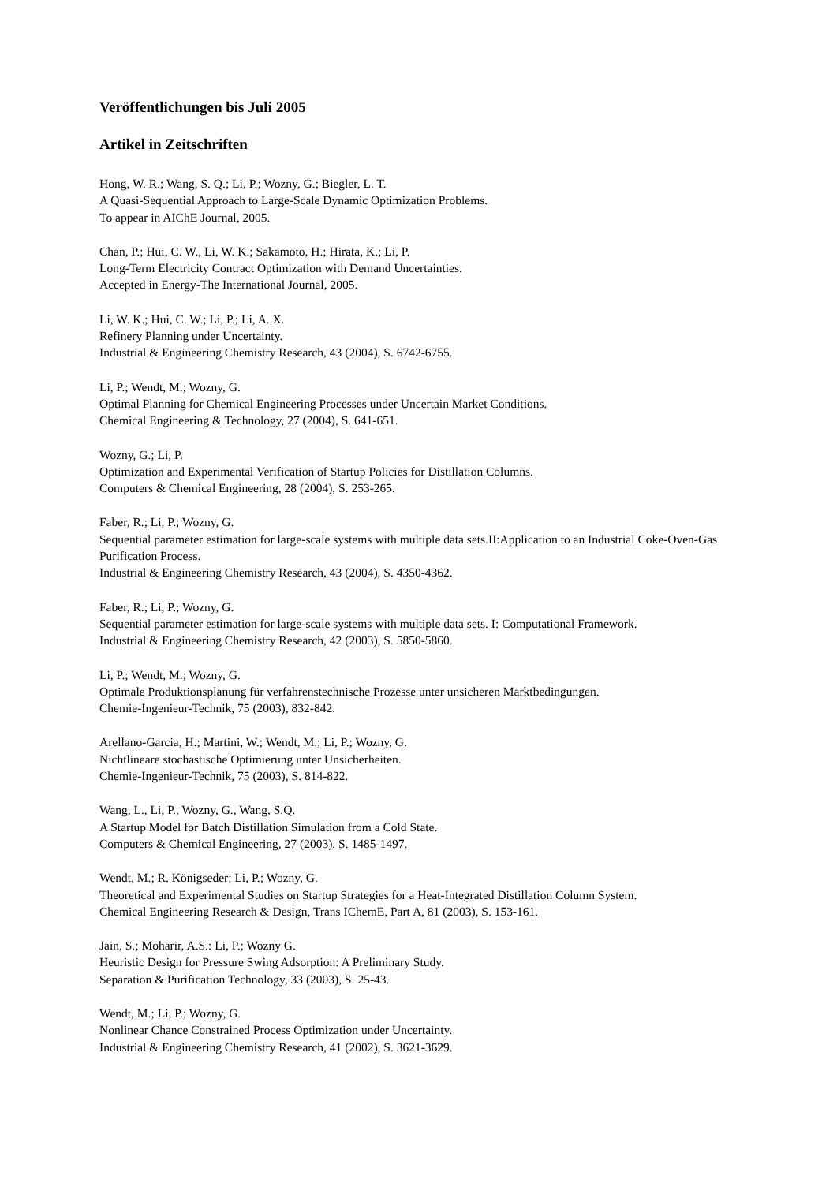Veröffentlichungen bis Juli 2005
Artikel in Zeitschriften
Hong, W. R.; Wang, S. Q.; Li, P.; Wozny, G.; Biegler, L. T.
A Quasi-Sequential Approach to Large-Scale Dynamic Optimization Problems.
To appear in AIChE Journal, 2005.
Chan, P.; Hui, C. W., Li, W. K.; Sakamoto, H.; Hirata, K.; Li, P.
Long-Term Electricity Contract Optimization with Demand Uncertainties.
Accepted in Energy-The International Journal, 2005.
Li, W. K.; Hui, C. W.; Li, P.; Li, A. X.
Refinery Planning under Uncertainty.
Industrial & Engineering Chemistry Research, 43 (2004), S. 6742-6755.
Li, P.; Wendt, M.; Wozny, G.
Optimal Planning for Chemical Engineering Processes under Uncertain Market Conditions.
Chemical Engineering & Technology, 27 (2004), S. 641-651.
Wozny, G.; Li, P.
Optimization and Experimental Verification of Startup Policies for Distillation Columns.
Computers & Chemical Engineering, 28 (2004), S. 253-265.
Faber, R.; Li, P.; Wozny, G.
Sequential parameter estimation for large-scale systems with multiple data sets.II:Application to an Industrial Coke-Oven-Gas Purification Process.
Industrial & Engineering Chemistry Research, 43 (2004), S. 4350-4362.
Faber, R.; Li, P.; Wozny, G.
Sequential parameter estimation for large-scale systems with multiple data sets. I: Computational Framework.
Industrial & Engineering Chemistry Research, 42 (2003), S. 5850-5860.
Li, P.; Wendt, M.; Wozny, G.
Optimale Produktionsplanung für verfahrenstechnische Prozesse unter unsicheren Marktbedingungen.
Chemie-Ingenieur-Technik, 75 (2003), 832-842.
Arellano-Garcia, H.; Martini, W.; Wendt, M.; Li, P.; Wozny, G.
Nichtlineare stochastische Optimierung unter Unsicherheiten.
Chemie-Ingenieur-Technik, 75 (2003), S. 814-822.
Wang, L., Li, P., Wozny, G., Wang, S.Q.
A Startup Model for Batch Distillation Simulation from a Cold State.
Computers & Chemical Engineering, 27 (2003), S. 1485-1497.
Wendt, M.; R. Königseder; Li, P.; Wozny, G.
Theoretical and Experimental Studies on Startup Strategies for a Heat-Integrated Distillation Column System.
Chemical Engineering Research & Design, Trans IChemE, Part A, 81 (2003), S. 153-161.
Jain, S.; Moharir, A.S.: Li, P.; Wozny G.
Heuristic Design for Pressure Swing Adsorption: A Preliminary Study.
Separation & Purification Technology, 33 (2003), S. 25-43.
Wendt, M.; Li, P.; Wozny, G.
Nonlinear Chance Constrained Process Optimization under Uncertainty.
Industrial & Engineering Chemistry Research, 41 (2002), S. 3621-3629.